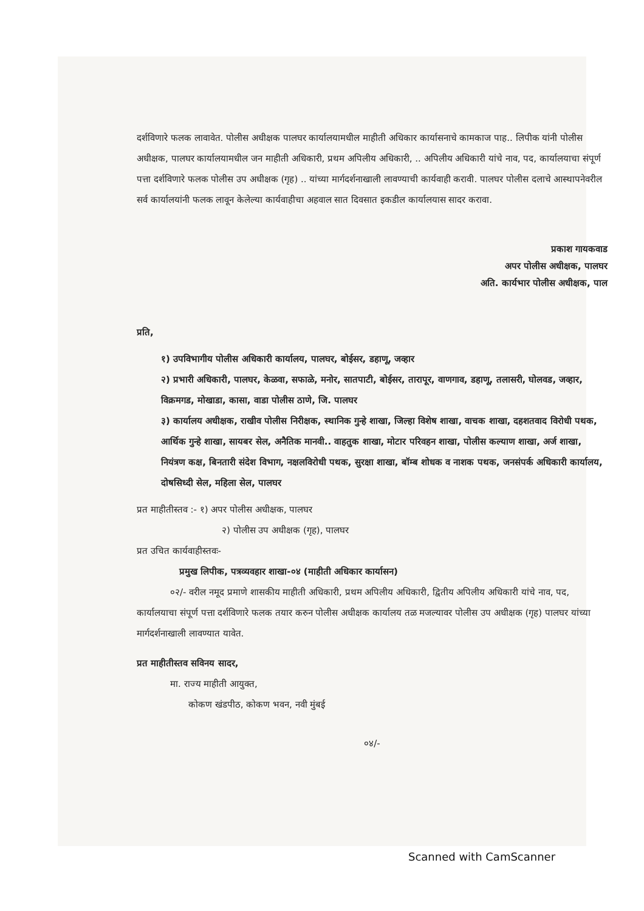दर्शविणारे फलक लावावेत. पोलीस अधीक्षक पालघर कार्यालयामधील माहीती अधिकार कार्यासनाचे कामकाज पाह.. लिपीक यांनी पोलीस अधीक्षक, पालघर कार्यालयामधील जन माहीती अधिकारी, प्रथम अपिलीय अधिकारी, .. अपिलीय अधिकारी यांचे नाव, पद, कार्यालयाचा संपूर्ण पत्ता दर्शविणारे फलक पोलीस उप अधीक्षक (गृह) .. यांच्या मार्गदर्शनाखाली लावण्याची कार्यवाही करावी. पालघर पोलीस दलाचे आस्थापनेवरील सर्व कार्यालयांनी फलक लावून केलेल्या कार्यवाहीचा अहवाल सात दिवसात इकडील कार्यालयास सादर करावा.
प्रकाश गायकवाड
अपर पोलीस अधीक्षक, पालघर
अति. कार्यभार पोलीस अधीक्षक, पाल
प्रति,
१) उपविभागीय पोलीस अधिकारी कार्यालय, पालघर, बोईसर, डहाणू, जव्हार
२) प्रभारी अधिकारी, पालघर, केळवा, सफाळे, मनोर, सातपाटी, बोईसर, तारापूर, वाणगाव, डहाणू, तलासरी, घोलवड, जव्हार, विक्रमगड, मोखाडा, कासा, वाडा पोलीस ठाणे, जि. पालघर
३) कार्यालय अधीक्षक, राखीव पोलीस निरीक्षक, स्थानिक गुन्हे शाखा, जिल्हा विशेष शाखा, वाचक शाखा, दहशतवाद विरोधी पथक, आर्थिक गुन्हे शाखा, सायबर सेल, अनैतिक मानवी.. वाहतुक शाखा, मोटार परिवहन शाखा, पोलीस कल्याण शाखा, अर्ज शाखा, नियंत्रण कक्ष, बिनतारी संदेश विभाग, नक्षलविरोधी पथक, सुरक्षा शाखा, बॉम्ब शोधक व नाशक पथक, जनसंपर्क अधिकारी कार्यालय, दोषसिध्दी सेल, महिला सेल, पालघर
प्रत माहीतीस्तव :- १) अपर पोलीस अधीक्षक, पालघर
२) पोलीस उप अधीक्षक (गृह), पालघर
प्रत उचित कार्यवाहीस्तवः-
प्रमुख लिपीक, पत्रव्यवहार शाखा-०४ (माहीती अधिकार कार्यासन)
०२/- वरील नमूद प्रमाणे शासकीय माहीती अधिकारी, प्रथम अपिलीय अधिकारी, द्वितीय अपिलीय अधिकारी यांचे नाव, पद, कार्यालयाचा संपूर्ण पत्ता दर्शविणारे फलक तयार करुन पोलीस अधीक्षक कार्यालय तळ मजल्यावर पोलीस उप अधीक्षक (गृह) पालघर यांच्या मार्गदर्शनाखाली लावण्यात यावेत.
प्रत माहीतीस्तव सविनय सादर,
मा. राज्य माहीती आयुक्त,
कोकण खंडपीठ, कोकण भवन, नवी मुंबई
०४/-
Scanned with CamScanner